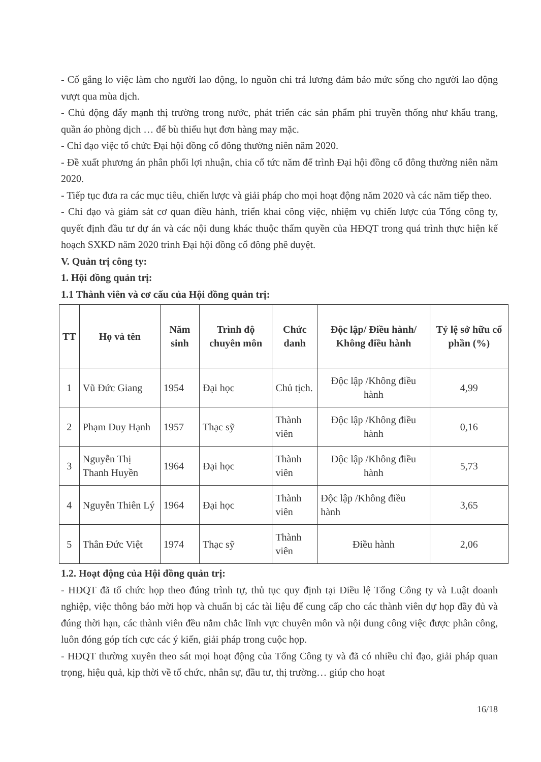- Cố gắng lo việc làm cho người lao động, lo nguồn chi trả lương đảm bảo mức sống cho người lao động vượt qua mùa dịch.
- Chủ động đẩy mạnh thị trường trong nước, phát triển các sản phẩm phi truyền thống như khẩu trang, quần áo phòng dịch … để bù thiếu hụt đơn hàng may mặc.
- Chỉ đạo việc tổ chức Đại hội đồng cổ đông thường niên năm 2020.
- Đề xuất phương án phân phối lợi nhuận, chia cổ tức năm để trình Đại hội đồng cổ đông thường niên năm 2020.
- Tiếp tục đưa ra các mục tiêu, chiến lược và giải pháp cho mọi hoạt động năm 2020 và các năm tiếp theo.
- Chỉ đạo và giám sát cơ quan điều hành, triển khai công việc, nhiệm vụ chiến lược của Tổng công ty, quyết định đầu tư dự án và các nội dung khác thuộc thẩm quyền của HĐQT trong quá trình thực hiện kế hoạch SXKD năm 2020 trình Đại hội đồng cổ đông phê duyệt.
V. Quản trị công ty:
1. Hội đồng quản trị:
1.1 Thành viên và cơ cấu của Hội đồng quản trị:
| TT | Họ và tên | Năm sinh | Trình độ chuyên môn | Chức danh | Độc lập/ Điều hành/ Không điều hành | Tỷ lệ sở hữu cổ phần (%) |
| --- | --- | --- | --- | --- | --- | --- |
| 1 | Vũ Đức Giang | 1954 | Đại học | Chủ tịch. | Độc lập /Không điều hành | 4,99 |
| 2 | Phạm Duy Hạnh | 1957 | Thạc sỹ | Thành viên | Độc lập /Không điều hành | 0,16 |
| 3 | Nguyễn Thị Thanh Huyền | 1964 | Đại học | Thành viên | Độc lập /Không điều hành | 5,73 |
| 4 | Nguyễn Thiên Lý | 1964 | Đại học | Thành viên | Độc lập /Không điều hành | 3,65 |
| 5 | Thân Đức Việt | 1974 | Thạc sỹ | Thành viên | Điều hành | 2,06 |
1.2. Hoạt động của Hội đồng quản trị:
- HĐQT đã tổ chức họp theo đúng trình tự, thủ tục quy định tại Điều lệ Tổng Công ty và Luật doanh nghiệp, việc thông báo mời họp và chuẩn bị các tài liệu để cung cấp cho các thành viên dự họp đầy đủ và đúng thời hạn, các thành viên đều nắm chắc lĩnh vực chuyên môn và nội dung công việc được phân công, luôn đóng góp tích cực các ý kiến, giải pháp trong cuộc họp.
- HĐQT thường xuyên theo sát mọi hoạt động của Tổng Công ty và đã có nhiều chỉ đạo, giải pháp quan trọng, hiệu quả, kịp thời về tổ chức, nhân sự, đầu tư, thị trường… giúp cho hoạt
16/18